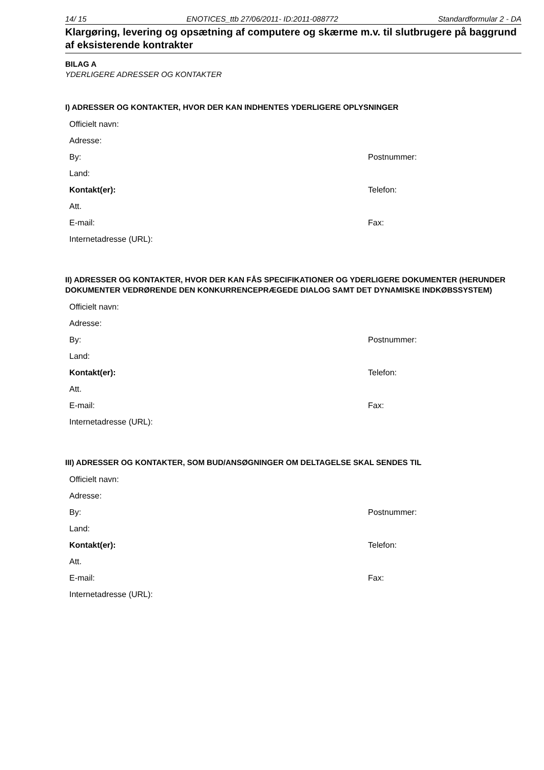14/ 15 ENOTICES_ttb 27/06/2011- ID:2011-088772 Standardformular 2 - DA
Klargøring, levering og opsætning af computere og skærme m.v. til slutbrugere på baggrund af eksisterende kontrakter
BILAG A
YDERLIGERE ADRESSER OG KONTAKTER
I) ADRESSER OG KONTAKTER, HVOR DER KAN INDHENTES YDERLIGERE OPLYSNINGER
Officielt navn:
Adresse:
By: Postnummer:
Land:
Kontakt(er): Telefon:
Att.
E-mail: Fax:
Internetadresse (URL):
II) ADRESSER OG KONTAKTER, HVOR DER KAN FÅS SPECIFIKATIONER OG YDERLIGERE DOKUMENTER (HERUNDER DOKUMENTER VEDRØRENDE DEN KONKURRENCEPRÆGEDE DIALOG SAMT DET DYNAMISKE INDKØBSSYSTEM)
Officielt navn:
Adresse:
By: Postnummer:
Land:
Kontakt(er): Telefon:
Att.
E-mail: Fax:
Internetadresse (URL):
III) ADRESSER OG KONTAKTER, SOM BUD/ANSØGNINGER OM DELTAGELSE SKAL SENDES TIL
Officielt navn:
Adresse:
By: Postnummer:
Land:
Kontakt(er): Telefon:
Att.
E-mail: Fax:
Internetadresse (URL):